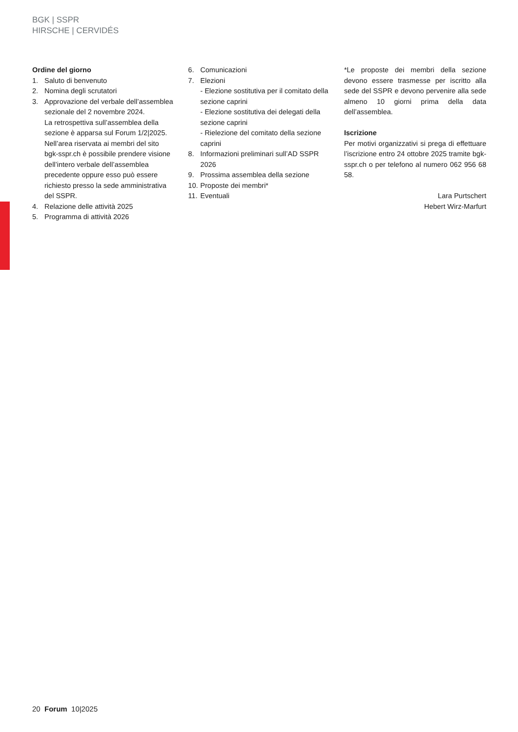BGK | SSPR
HIRSCHE | CERVIDÉS
Ordine del giorno
1. Saluto di benvenuto
2. Nomina degli scrutatori
3. Approvazione del verbale dell’assemblea sezionale del 2 novembre 2024.
La retrospettiva sull’assemblea della sezione è apparsa sul Forum 1/2|2025. Nell’area riservata ai membri del sito bgk-sspr.ch è possibile prendere visione dell’intero verbale dell’assemblea precedente oppure esso può essere richiesto presso la sede amministrativa del SSPR.
4. Relazione delle attività 2025
5. Programma di attività 2026
6. Comunicazioni
7. Elezioni
- Elezione sostitutiva per il comitato della sezione caprini
- Elezione sostitutiva dei delegati della sezione caprini
- Rielezione del comitato della sezione caprini
8. Informazioni preliminari sull’AD SSPR 2026
9. Prossima assemblea della sezione
10. Proposte dei membri*
11. Eventuali
*Le proposte dei membri della sezione devono essere trasmesse per iscritto alla sede del SSPR e devono pervenire alla sede almeno 10 giorni prima della data dell’assemblea.
Iscrizione
Per motivi organizzativi si prega di effettuare l’iscrizione entro 24 ottobre 2025 tramite bgk-sspr.ch o per telefono al numero 062 956 68 58.
Lara Purtschert
Hebert Wirz-Marfurt
20 Forum 10|2025